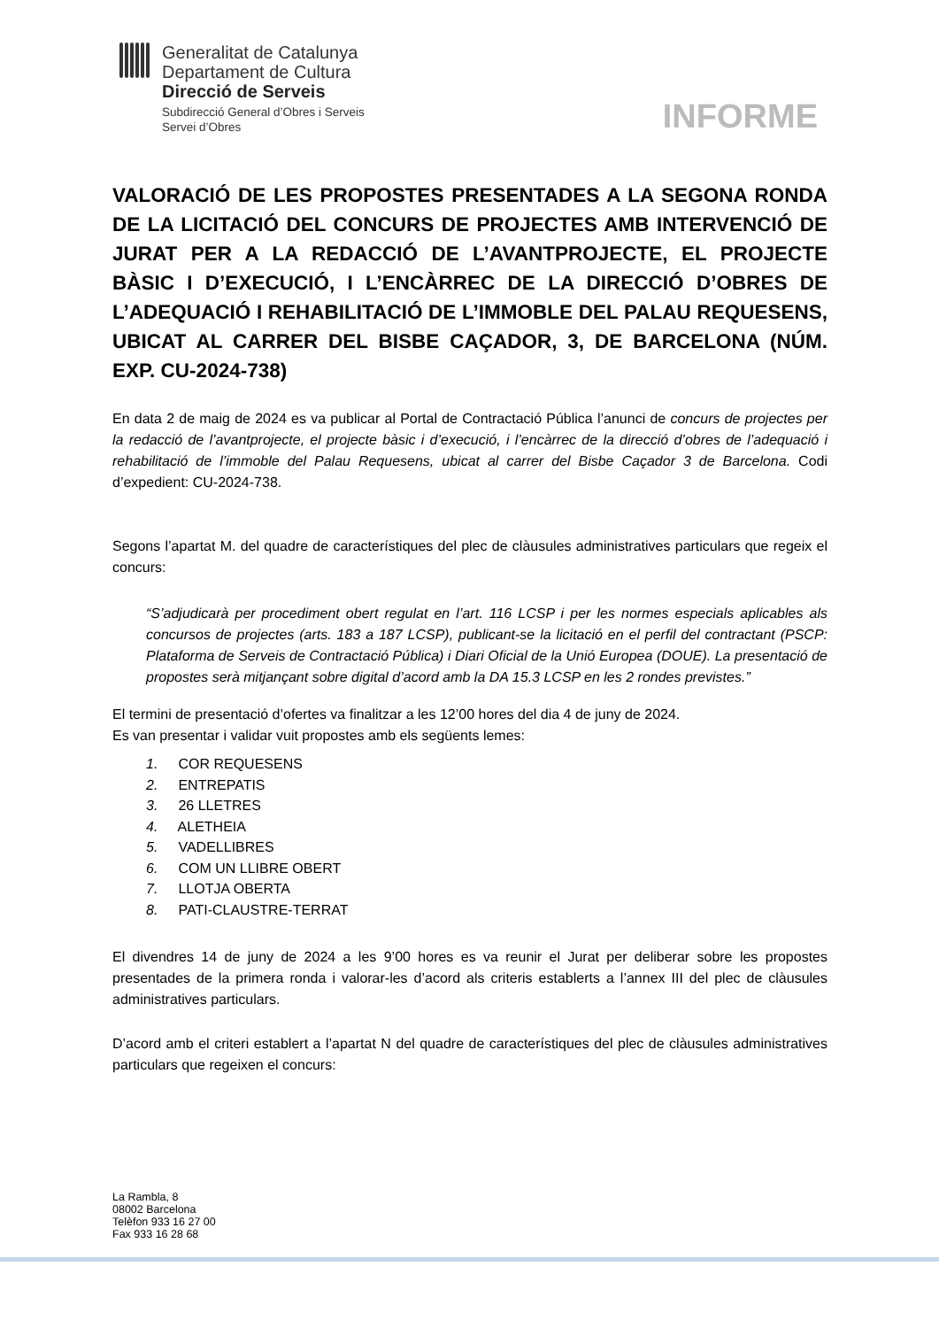Generalitat de Catalunya
Departament de Cultura
Direcció de Serveis
Subdirecció General d’Obres i Serveis
Servei d’Obres
INFORME
VALORACIÓ DE LES PROPOSTES PRESENTADES A LA SEGONA RONDA DE LA LICITACIÓ DEL CONCURS DE PROJECTES AMB INTERVENCIÓ DE JURAT PER A LA REDACCIÓ DE L’AVANTPROJECTE, EL PROJECTE BÀSIC I D’EXECUCIÓ, I L’ENCÀRREC DE LA DIRECCIÓ D’OBRES DE L’ADEQUACIÓ I REHABILITACIÓ DE L’IMMOBLE DEL PALAU REQUESENS, UBICAT AL CARRER DEL BISBE CAÇADOR, 3, DE BARCELONA (NÚM. EXP. CU-2024-738)
En data 2 de maig de 2024 es va publicar al Portal de Contractació Pública l’anunci de concurs de projectes per la redacció de l’avantprojecte, el projecte bàsic i d’execució, i l’encàrrec de la direcció d’obres de l’adequació i rehabilitació de l’immoble del Palau Requesens, ubicat al carrer del Bisbe Caçador 3 de Barcelona. Codi d’expedient: CU-2024-738.
Segons l’apartat M. del quadre de característiques del plec de clàusules administratives particulars que regeix el concurs:
“S’adjudicarà per procediment obert regulat en l’art. 116 LCSP i per les normes especials aplicables als concursos de projectes (arts. 183 a 187 LCSP), publicant-se la licitació en el perfil del contractant (PSCP: Plataforma de Serveis de Contractació Pública) i Diari Oficial de la Unió Europea (DOUE). La presentació de propostes serà mitjançant sobre digital d’acord amb la DA 15.3 LCSP en les 2 rondes previstes.”
El termini de presentació d’ofertes va finalitzar a les 12’00 hores del dia 4 de juny de 2024.
Es van presentar i validar vuit propostes amb els següents lemes:
1. COR REQUESENS
2. ENTREPATIS
3. 26 LLETRES
4. ALETHEIA
5. VADELLIBRES
6. COM UN LLIBRE OBERT
7. LLOTJA OBERTA
8. PATI-CLAUSTRE-TERRAT
El divendres 14 de juny de 2024 a les 9’00 hores es va reunir el Jurat per deliberar sobre les propostes presentades de la primera ronda i valorar-les d’acord als criteris establerts a l’annex III del plec de clàusules administratives particulars.
D’acord amb el criteri establert a l’apartat N del quadre de característiques del plec de clàusules administratives particulars que regeixen el concurs:
La Rambla, 8
08002 Barcelona
Telèfon 933 16 27 00
Fax 933 16 28 68